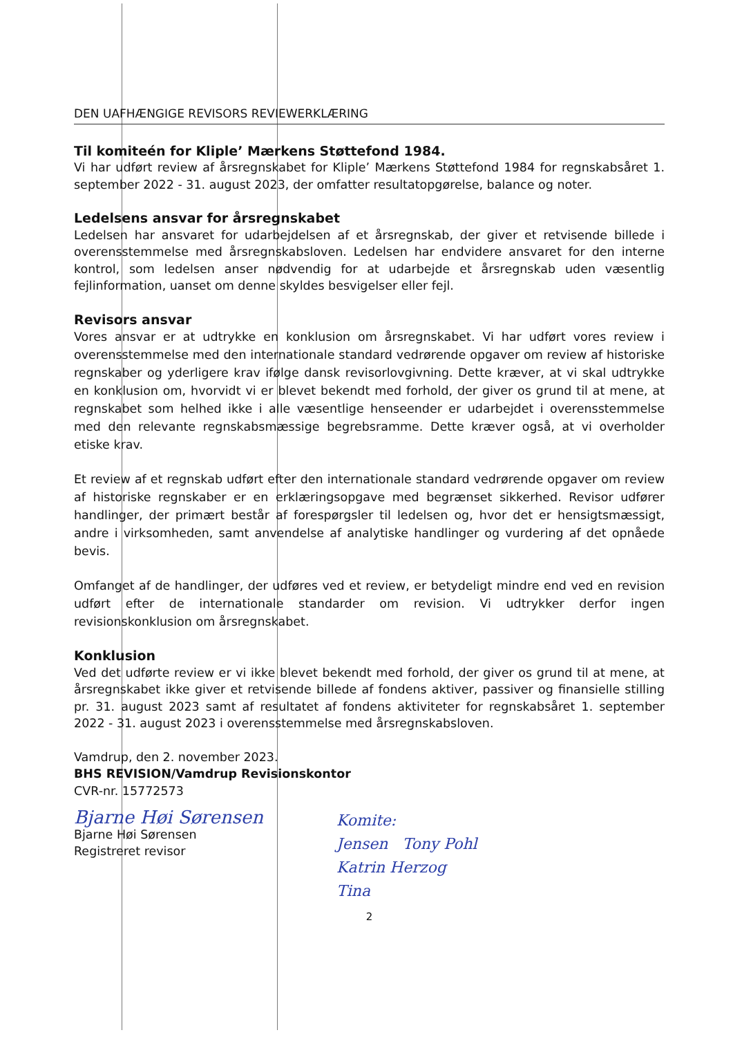DEN UAFHÆNGIGE REVISORS REVIEWERKLÆRING
Til komiteén for Kliple’ Mærkens Støttefond 1984.
Vi har udført review af årsregnskabet for Kliple’ Mærkens Støttefond 1984 for regnskabsåret 1. september 2022 - 31. august 2023, der omfatter resultatopgørelse, balance og noter.
Ledelsens ansvar for årsregnskabet
Ledelsen har ansvaret for udarbejdelsen af et årsregnskab, der giver et retvisende billede i overensstemmelse med årsregnskabsloven. Ledelsen har endvidere ansvaret for den interne kontrol, som ledelsen anser nødvendig for at udarbejde et årsregnskab uden væsentlig fejlinformation, uanset om denne skyldes besvigelser eller fejl.
Revisors ansvar
Vores ansvar er at udtrykke en konklusion om årsregnskabet. Vi har udført vores review i overensstemmelse med den internationale standard vedrørende opgaver om review af historiske regnskaber og yderligere krav ifølge dansk revisorlovgivning. Dette kræver, at vi skal udtrykke en konklusion om, hvorvidt vi er blevet bekendt med forhold, der giver os grund til at mene, at regnskabet som helhed ikke i alle væsentlige henseender er udarbejdet i overensstemmelse med den relevante regnskabsmæssige begrebsramme. Dette kræver også, at vi overholder etiske krav.
Et review af et regnskab udført efter den internationale standard vedrørende opgaver om review af historiske regnskaber er en erklæringsopgave med begrænset sikkerhed. Revisor udfører handlinger, der primært består af forespørgsler til ledelsen og, hvor det er hensigtsmæssigt, andre i virksomheden, samt anvendelse af analytiske handlinger og vurdering af det opnåede bevis.
Omfanget af de handlinger, der udføres ved et review, er betydeligt mindre end ved en revision udført efter de internationale standarder om revision. Vi udtrykker derfor ingen revisionskonklusion om årsregnskabet.
Konklusion
Ved det udførte review er vi ikke blevet bekendt med forhold, der giver os grund til at mene, at årsregnskabet ikke giver et retvisende billede af fondens aktiver, passiver og finansielle stilling pr. 31. august 2023 samt af resultatet af fondens aktiviteter for regnskabsåret 1. september 2022 - 31. august 2023 i overensstemmelse med årsregnskabsloven.
Vamdrup, den 2. november 2023.
BHS REVISION/Vamdrup Revisionskontor
CVR-nr. 15772573
Bjarne Høi Sørensen
Bjarne Høi Sørensen
Registreret revisor
Komite:
Jensen Tony Pohl
Katrin Herzog
Tina
2